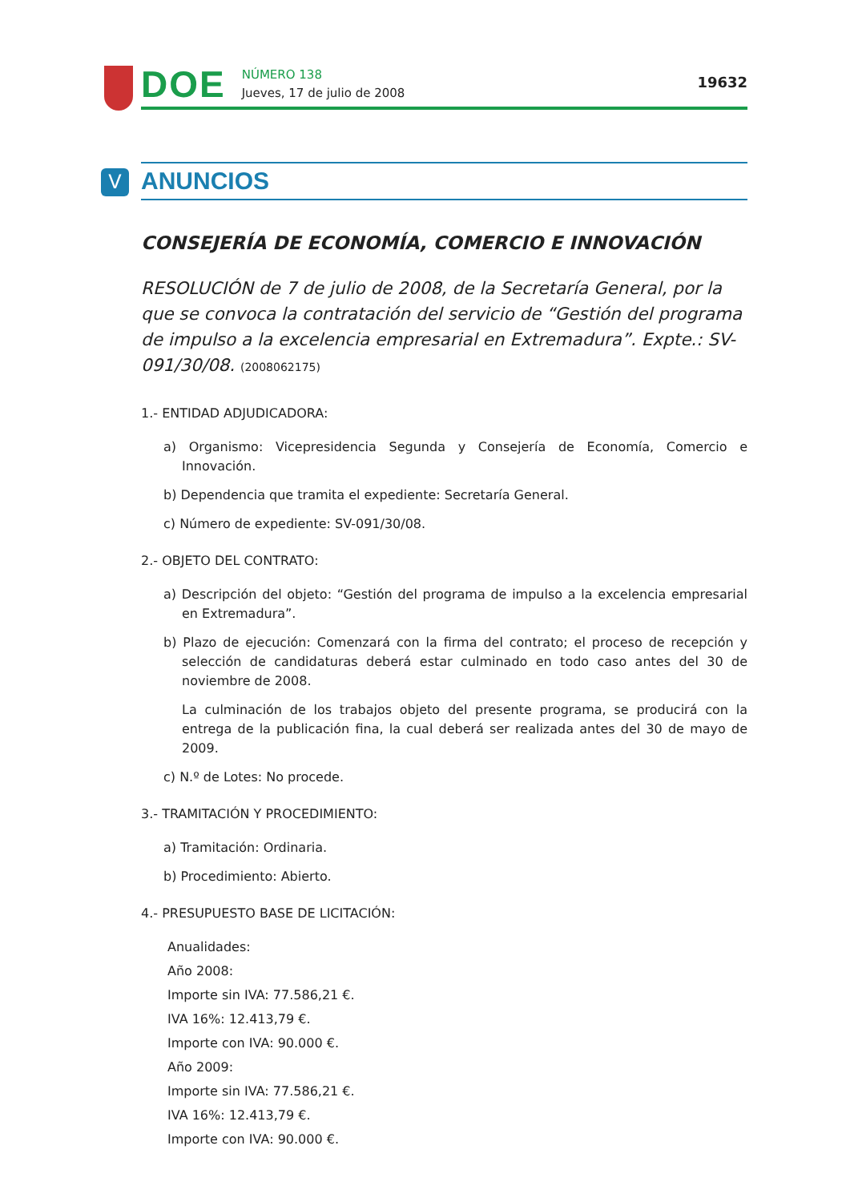DOE
NÚMERO 138
Jueves, 17 de julio de 2008
19632
V
ANUNCIOS
CONSEJERÍA DE ECONOMÍA, COMERCIO E INNOVACIÓN
RESOLUCIÓN de 7 de julio de 2008, de la Secretaría General, por la que se convoca la contratación del servicio de “Gestión del programa de impulso a la excelencia empresarial en Extremadura”. Expte.: SV-091/30/08. (2008062175)
1.- ENTIDAD ADJUDICADORA:
a) Organismo: Vicepresidencia Segunda y Consejería de Economía, Comercio e Innovación.
b) Dependencia que tramita el expediente: Secretaría General.
c) Número de expediente: SV-091/30/08.
2.- OBJETO DEL CONTRATO:
a) Descripción del objeto: “Gestión del programa de impulso a la excelencia empresarial en Extremadura”.
b) Plazo de ejecución: Comenzará con la firma del contrato; el proceso de recepción y selección de candidaturas deberá estar culminado en todo caso antes del 30 de noviembre de 2008.
La culminación de los trabajos objeto del presente programa, se producirá con la entrega de la publicación fina, la cual deberá ser realizada antes del 30 de mayo de 2009.
c) N.º de Lotes: No procede.
3.- TRAMITACIÓN Y PROCEDIMIENTO:
a) Tramitación: Ordinaria.
b) Procedimiento: Abierto.
4.- PRESUPUESTO BASE DE LICITACIÓN:
Anualidades:
Año 2008:
Importe sin IVA: 77.586,21 €.
IVA 16%: 12.413,79 €.
Importe con IVA: 90.000 €.
Año 2009:
Importe sin IVA: 77.586,21 €.
IVA 16%: 12.413,79 €.
Importe con IVA: 90.000 €.